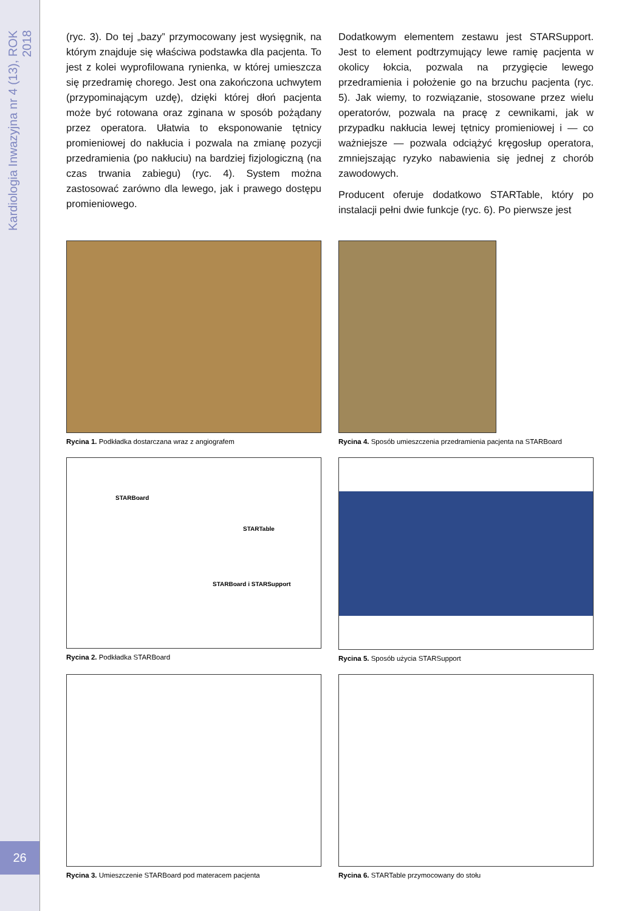Kardiologia Inwazyjna nr 4 (13), ROK 2018
26
(ryc. 3). Do tej „bazy” przymocowany jest wysięgnik, na którym znajduje się właściwa podstawka dla pacjenta. To jest z kolei wyprofilowana rynienka, w której umieszcza się przedramię chorego. Jest ona zakończona uchwytem (przypominającym uzdę), dzięki której dłoń pacjenta może być rotowana oraz zginana w sposób pożądany przez operatora. Ułatwia to eksponowanie tętnicy promieniowej do nakłucia i pozwala na zmianę pozycji przedramienia (po nakłuciu) na bardziej fizjologiczną (na czas trwania zabiegu) (ryc. 4). System można zastosować zarówno dla lewego, jak i prawego dostępu promieniowego.
Dodatkowym elementem zestawu jest STARSupport. Jest to element podtrzymujący lewe ramię pacjenta w okolicy łokcia, pozwala na przygięcie lewego przedramienia i położenie go na brzuchu pacjenta (ryc. 5). Jak wiemy, to rozwiązanie, stosowane przez wielu operatorów, pozwala na pracę z cewnikami, jak w przypadku nakłucia lewej tętnicy promieniowej i — co ważniejsze — pozwala odciążyć kręgosłup operatora, zmniejszając ryzyko nabawienia się jednej z chorób zawodowych.
Producent oferuje dodatkowo STARTable, który po instalacji pełni dwie funkcje (ryc. 6). Po pierwsze jest
Rycina 1. Podkładka dostarczana wraz z angiografem
Rycina 4. Sposób umieszczenia przedramienia pacjenta na STARBoard
STARBoard
STARTable
STARBoard i STARSupport
Rycina 2. Podkładka STARBoard
Rycina 5. Sposób użycia STARSupport
Rycina 3. Umieszczenie STARBoard pod materacem pacjenta
Rycina 6. STARTable przymocowany do stołu